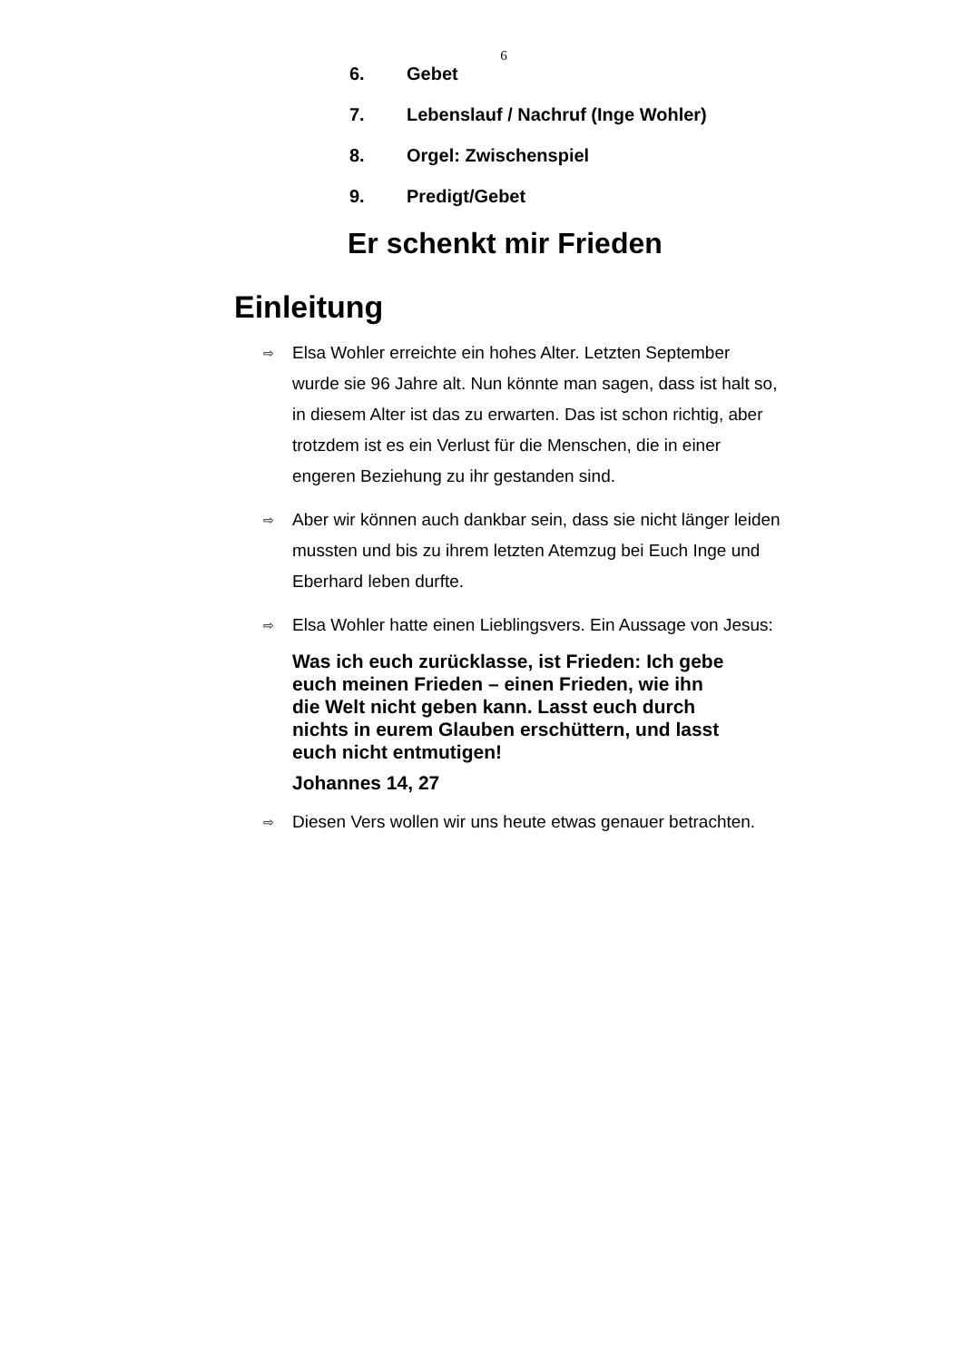6
6. Gebet
7. Lebenslauf / Nachruf (Inge Wohler)
8. Orgel: Zwischenspiel
9. Predigt/Gebet
Er schenkt mir Frieden
Einleitung
⇨
Elsa Wohler erreichte ein hohes Alter. Letzten September wurde sie 96 Jahre alt. Nun könnte man sagen, dass ist halt so, in diesem Alter ist das zu erwarten. Das ist schon richtig, aber trotzdem ist es ein Verlust für die Menschen, die in einer engeren Beziehung zu ihr gestanden sind.
⇨
Aber wir können auch dankbar sein, dass sie nicht länger leiden mussten und bis zu ihrem letzten Atemzug bei Euch Inge und Eberhard leben durfte.
⇨
Elsa Wohler hatte einen Lieblingsvers. Ein Aussage von Jesus:
Was ich euch zurücklasse, ist Frieden: Ich gebe euch meinen Frieden – einen Frieden, wie ihn die Welt nicht geben kann. Lasst euch durch nichts in eurem Glauben erschüttern, und lasst euch nicht entmutigen!
Johannes 14, 27
⇨
Diesen Vers wollen wir uns heute etwas genauer betrachten.